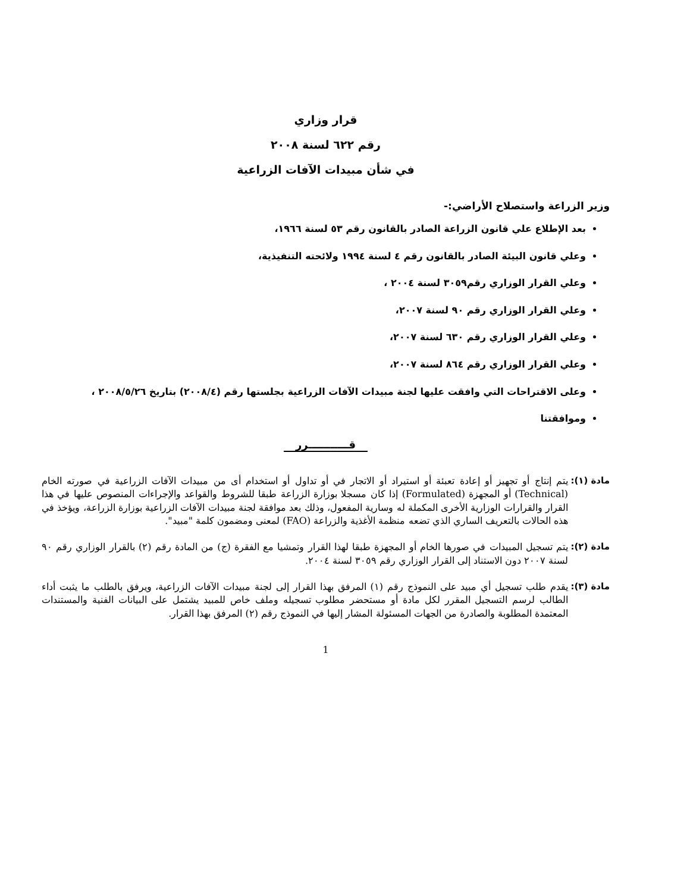قرار وزاري
رقم ٦٢٢ لسنة ٢٠٠٨
في شأن مبيدات الآفات الزراعية
وزير الزراعة واستصلاح الأراضي:-
بعد الإطلاع علي قانون الزراعة الصادر بالقانون رقم ٥٣ لسنة ١٩٦٦،
وعلي قانون البيئة الصادر بالقانون رقم ٤ لسنة ١٩٩٤ ولائحته التنفيذية،
وعلي القرار الوزاري رقم٣٠٥٩ لسنة ٢٠٠٤ ،
وعلي القرار الوزاري رقم ٩٠ لسنة ٢٠٠٧،
وعلي القرار الوزاري رقم ٦٣٠ لسنة ٢٠٠٧،
وعلي القرار الوزاري رقم ٨٦٤ لسنة ٢٠٠٧،
وعلى الاقتراحات التي وافقت عليها لجنة مبيدات الآفات الزراعية بجلستها رقم (٢٠٠٨/٤) بتاريخ ٢٠٠٨/٥/٢٦ ،
وموافقتنا
قـــــــــــرر
مادة (١): يتم إنتاج أو تجهيز أو إعادة تعبئة أو استيراد أو الاتجار في أو تداول أو استخدام أى من مبيدات الآفات الزراعية في صورته الخام (Technical) أو المجهزة (Formulated) إذا كان مسجلا بوزارة الزراعة طبقا للشروط والقواعد والإجراءات المنصوص عليها في هذا القرار والقرارات الوزارية الأخرى المكملة له وسارية المفعول، وذلك بعد موافقة لجنة مبيدات الآفات الزراعية بوزارة الزراعة، ويؤخذ في هذه الحالات بالتعريف الساري الذي تضعه منظمة الأغذية والزراعة (FAO) لمعنى ومضمون كلمة "مبيد".
مادة (٢): يتم تسجيل المبيدات في صورها الخام أو المجهزة طبقا لهذا القرار وتمشيا مع الفقرة (ج) من المادة رقم (٢) بالقرار الوزاري رقم ٩٠ لسنة ٢٠٠٧ دون الاستناد إلى القرار الوزاري رقم ٣٠٥٩ لسنة ٢٠٠٤.
مادة (٣): يقدم طلب تسجيل أي مبيد على النموذج رقم (١) المرفق بهذا القرار إلى لجنة مبيدات الآفات الزراعية، ويرفق بالطلب ما يثبت أداء الطالب لرسم التسجيل المقرر لكل مادة أو مستحضر مطلوب تسجيله وملف خاص للمبيد يشتمل على البيانات الفنية والمستندات المعتمدة المطلوبة والصادرة من الجهات المسئولة المشار إليها في النموذج رقم (٢) المرفق بهذا القرار.
1